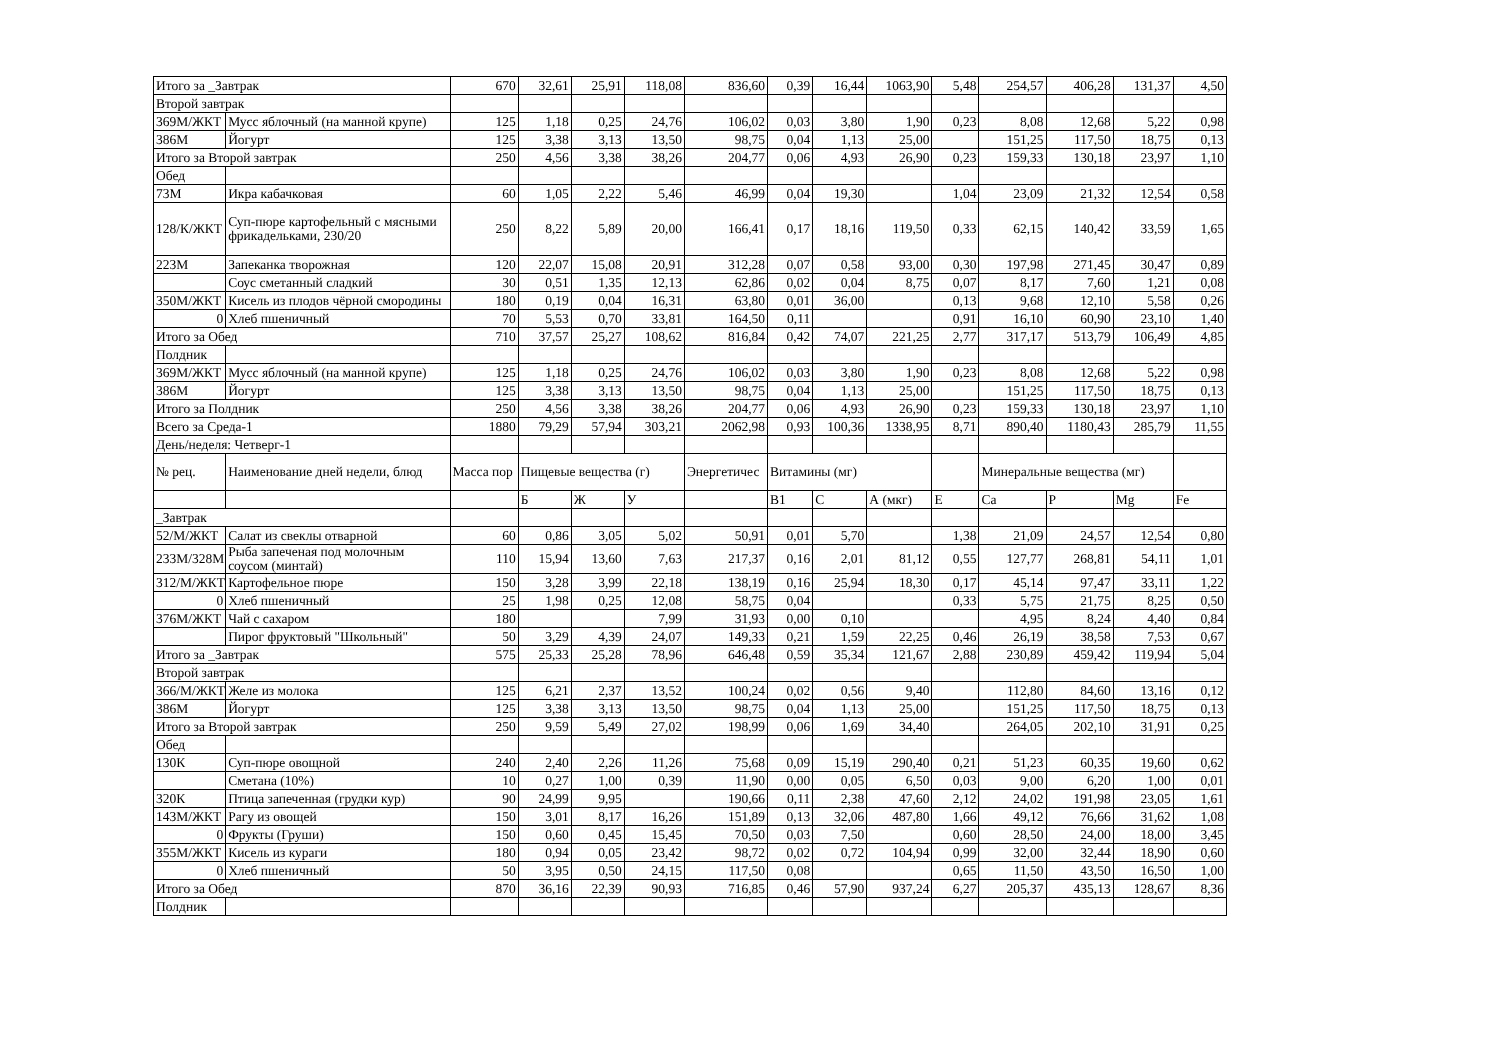| Итого за _Завтрак | | 670 | 32,61 | 25,91 | 118,08 | 836,60 | 0,39 | 16,44 | 1063,90 | 5,48 | 254,57 | 406,28 | 131,37 | 4,50 |
| Второй завтрак | | | | | | | | | | | | | | |
| 369М/ЖКТ | Мусс яблочный (на манной крупе) | 125 | 1,18 | 0,25 | 24,76 | 106,02 | 0,03 | 3,80 | 1,90 | 0,23 | 8,08 | 12,68 | 5,22 | 0,98 |
| 386М | Йогурт | 125 | 3,38 | 3,13 | 13,50 | 98,75 | 0,04 | 1,13 | 25,00 | | 151,25 | 117,50 | 18,75 | 0,13 |
| Итого за Второй завтрак | | 250 | 4,56 | 3,38 | 38,26 | 204,77 | 0,06 | 4,93 | 26,90 | 0,23 | 159,33 | 130,18 | 23,97 | 1,10 |
| Обед | | | | | | | | | | | | | | |
| 73М | Икра кабачковая | 60 | 1,05 | 2,22 | 5,46 | 46,99 | 0,04 | 19,30 | | 1,04 | 23,09 | 21,32 | 12,54 | 0,58 |
| 128/К/ЖКТ | Суп-пюре картофельный с мясными фрикадельками, 230/20 | 250 | 8,22 | 5,89 | 20,00 | 166,41 | 0,17 | 18,16 | 119,50 | 0,33 | 62,15 | 140,42 | 33,59 | 1,65 |
| 223М | Запеканка творожная | 120 | 22,07 | 15,08 | 20,91 | 312,28 | 0,07 | 0,58 | 93,00 | 0,30 | 197,98 | 271,45 | 30,47 | 0,89 |
| | Соус сметанный сладкий | 30 | 0,51 | 1,35 | 12,13 | 62,86 | 0,02 | 0,04 | 8,75 | 0,07 | 8,17 | 7,60 | 1,21 | 0,08 |
| 350М/ЖКТ | Кисель из плодов чёрной смородины | 180 | 0,19 | 0,04 | 16,31 | 63,80 | 0,01 | 36,00 | | 0,13 | 9,68 | 12,10 | 5,58 | 0,26 |
| 0 | Хлеб пшеничный | 70 | 5,53 | 0,70 | 33,81 | 164,50 | 0,11 | | | 0,91 | 16,10 | 60,90 | 23,10 | 1,40 |
| Итого за Обед | | 710 | 37,57 | 25,27 | 108,62 | 816,84 | 0,42 | 74,07 | 221,25 | 2,77 | 317,17 | 513,79 | 106,49 | 4,85 |
| Полдник | | | | | | | | | | | | | | |
| 369М/ЖКТ | Мусс яблочный (на манной крупе) | 125 | 1,18 | 0,25 | 24,76 | 106,02 | 0,03 | 3,80 | 1,90 | 0,23 | 8,08 | 12,68 | 5,22 | 0,98 |
| 386М | Йогурт | 125 | 3,38 | 3,13 | 13,50 | 98,75 | 0,04 | 1,13 | 25,00 | | 151,25 | 117,50 | 18,75 | 0,13 |
| Итого за Полдник | | 250 | 4,56 | 3,38 | 38,26 | 204,77 | 0,06 | 4,93 | 26,90 | 0,23 | 159,33 | 130,18 | 23,97 | 1,10 |
| Всего за Среда-1 | | 1880 | 79,29 | 57,94 | 303,21 | 2062,98 | 0,93 | 100,36 | 1338,95 | 8,71 | 890,40 | 1180,43 | 285,79 | 11,55 |
| День/неделя: Четверг-1 | | | | | | | | | | | | | | |
| № рец. | Наименование дней недели, блюд | Масса пор | Пищевые вещества (г) | | | Энергетичес | Витамины (мг) | | | | Минеральные вещества (мг) | | | |
| | | | Б | Ж | У | | В1 | С | А (мкг) | Е | Ca | P | Mg | Fe |
| _Завтрак | | | | | | | | | | | | | | |
| 52/М/ЖКТ | Салат из свеклы отварной | 60 | 0,86 | 3,05 | 5,02 | 50,91 | 0,01 | 5,70 | | 1,38 | 21,09 | 24,57 | 12,54 | 0,80 |
| 233М/328М | Рыба запеченая под молочным соусом (минтай) | 110 | 15,94 | 13,60 | 7,63 | 217,37 | 0,16 | 2,01 | 81,12 | 0,55 | 127,77 | 268,81 | 54,11 | 1,01 |
| 312/М/ЖКТ | Картофельное пюре | 150 | 3,28 | 3,99 | 22,18 | 138,19 | 0,16 | 25,94 | 18,30 | 0,17 | 45,14 | 97,47 | 33,11 | 1,22 |
| 0 | Хлеб пшеничный | 25 | 1,98 | 0,25 | 12,08 | 58,75 | 0,04 | | | 0,33 | 5,75 | 21,75 | 8,25 | 0,50 |
| 376М/ЖКТ | Чай с сахаром | 180 | | | 7,99 | 31,93 | 0,00 | 0,10 | | | 4,95 | 8,24 | 4,40 | 0,84 |
| | Пирог фруктовый "Школьный" | 50 | 3,29 | 4,39 | 24,07 | 149,33 | 0,21 | 1,59 | 22,25 | 0,46 | 26,19 | 38,58 | 7,53 | 0,67 |
| Итого за _Завтрак | | 575 | 25,33 | 25,28 | 78,96 | 646,48 | 0,59 | 35,34 | 121,67 | 2,88 | 230,89 | 459,42 | 119,94 | 5,04 |
| Второй завтрак | | | | | | | | | | | | | | |
| 366/М/ЖКТ | Желе из молока | 125 | 6,21 | 2,37 | 13,52 | 100,24 | 0,02 | 0,56 | 9,40 | | 112,80 | 84,60 | 13,16 | 0,12 |
| 386М | Йогурт | 125 | 3,38 | 3,13 | 13,50 | 98,75 | 0,04 | 1,13 | 25,00 | | 151,25 | 117,50 | 18,75 | 0,13 |
| Итого за Второй завтрак | | 250 | 9,59 | 5,49 | 27,02 | 198,99 | 0,06 | 1,69 | 34,40 | | 264,05 | 202,10 | 31,91 | 0,25 |
| Обед | | | | | | | | | | | | | | |
| 130К | Суп-пюре овощной | 240 | 2,40 | 2,26 | 11,26 | 75,68 | 0,09 | 15,19 | 290,40 | 0,21 | 51,23 | 60,35 | 19,60 | 0,62 |
| | Сметана (10%) | 10 | 0,27 | 1,00 | 0,39 | 11,90 | 0,00 | 0,05 | 6,50 | 0,03 | 9,00 | 6,20 | 1,00 | 0,01 |
| 320К | Птица запеченная (грудки кур) | 90 | 24,99 | 9,95 | | 190,66 | 0,11 | 2,38 | 47,60 | 2,12 | 24,02 | 191,98 | 23,05 | 1,61 |
| 143М/ЖКТ | Рагу из овощей | 150 | 3,01 | 8,17 | 16,26 | 151,89 | 0,13 | 32,06 | 487,80 | 1,66 | 49,12 | 76,66 | 31,62 | 1,08 |
| 0 | Фрукты (Груши) | 150 | 0,60 | 0,45 | 15,45 | 70,50 | 0,03 | 7,50 | | 0,60 | 28,50 | 24,00 | 18,00 | 3,45 |
| 355М/ЖКТ | Кисель из кураги | 180 | 0,94 | 0,05 | 23,42 | 98,72 | 0,02 | 0,72 | 104,94 | 0,99 | 32,00 | 32,44 | 18,90 | 0,60 |
| 0 | Хлеб пшеничный | 50 | 3,95 | 0,50 | 24,15 | 117,50 | 0,08 | | | 0,65 | 11,50 | 43,50 | 16,50 | 1,00 |
| Итого за Обед | | 870 | 36,16 | 22,39 | 90,93 | 716,85 | 0,46 | 57,90 | 937,24 | 6,27 | 205,37 | 435,13 | 128,67 | 8,36 |
| Полдник | | | | | | | | | | | | | | |